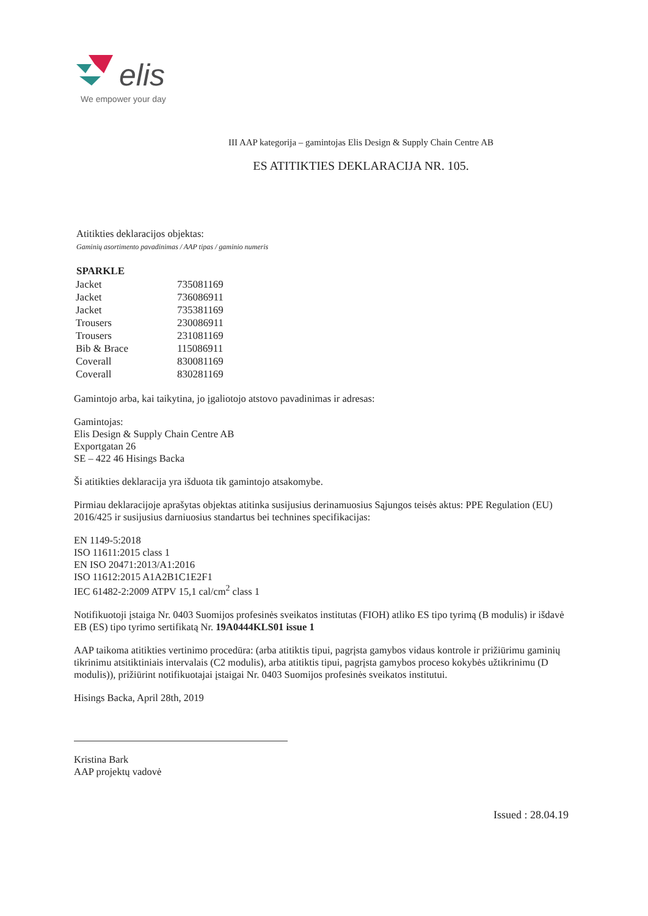elis
We empower your day
III AAP kategorija – gamintojas Elis Design & Supply Chain Centre AB
ES ATITIKTIES DEKLARACIJA NR. 105.
Atitikties deklaracijos objektas:
Gaminių asortimento pavadinimas / AAP tipas / gaminio numeris
| SPARKLE | |
| Jacket | 735081169 |
| Jacket | 736086911 |
| Jacket | 735381169 |
| Trousers | 230086911 |
| Trousers | 231081169 |
| Bib & Brace | 115086911 |
| Coverall | 830081169 |
| Coverall | 830281169 |
Gamintojo arba, kai taikytina, jo įgaliotojo atstovo pavadinimas ir adresas:
Gamintojas:
Elis Design & Supply Chain Centre AB
Exportgatan 26
SE – 422 46 Hisings Backa
Ši atitikties deklaracija yra išduota tik gamintojo atsakomybe.
Pirmiau deklaracijoje aprašytas objektas atitinka susijusius derinamuosius Sąjungos teisės aktus: PPE Regulation (EU) 2016/425 ir susijusius darniuosius standartus bei technines specifikacijas:
EN 1149-5:2018
ISO 11611:2015 class 1
EN ISO 20471:2013/A1:2016
ISO 11612:2015 A1A2B1C1E2F1
IEC 61482-2:2009 ATPV 15,1 cal/cm<sup>2</sup> class 1
Notifikuotoji įstaiga Nr. 0403 Suomijos profesinės sveikatos institutas (FIOH) atliko ES tipo tyrimą (B modulis) ir išdavė EB (ES) tipo tyrimo sertifikatą Nr. 19A0444KLS01 issue 1
AAP taikoma atitikties vertinimo procedūra: (arba atitiktis tipui, pagrįsta gamybos vidaus kontrole ir prižiūrimu gaminių tikrinimu atsitiktiniais intervalais (C2 modulis), arba atitiktis tipui, pagrįsta gamybos proceso kokybės užtikrinimu (D modulis)), prižiūrint notifikuotajai įstaigai Nr. 0403 Suomijos profesinės sveikatos institutui.
Hisings Backa, April 28th, 2019
Kristina Bark
AAP projektų vadovė
Issued : 28.04.19